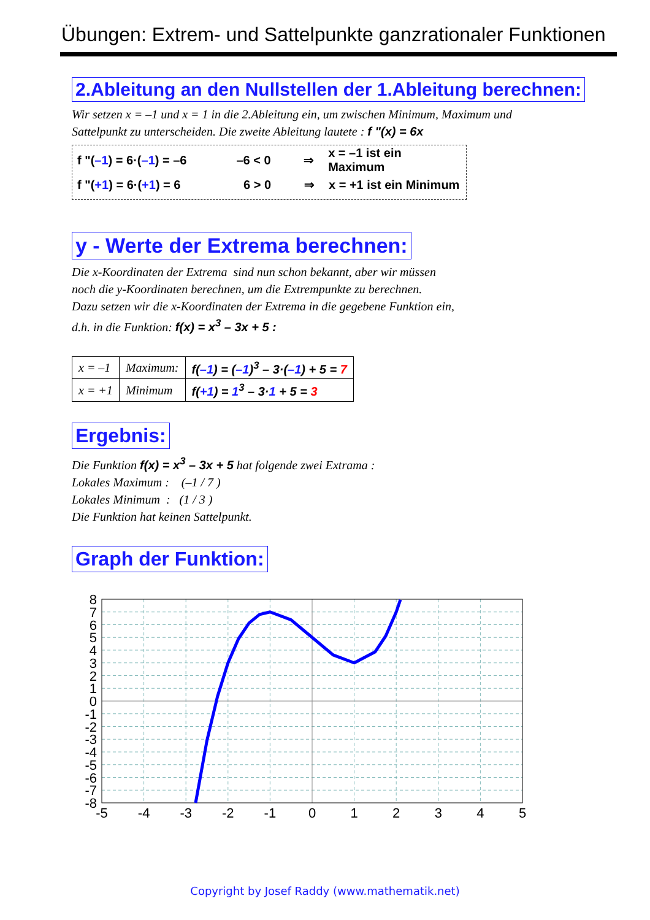Übungen: Extrem- und Sattelpunkte ganzrationaler Funktionen
2.Ableitung an den Nullstellen der 1.Ableitung berechnen:
Wir setzen x = –1 und x = 1 in die 2.Ableitung ein, um zwischen Minimum, Maximum und
Sattelpunkt zu unterscheiden. Die zweite Ableitung lautete : f "(x) = 6x
f "(–1) = 6·(–1) = –6 –6 < 0 ⇒ x = –1 ist ein Maximum
f "(+1) = 6·(+1) = 6 6 > 0 ⇒ x = +1 ist ein Minimum
y - Werte der Extrema berechnen:
Die x-Koordinaten der Extrema sind nun schon bekannt, aber wir müssen
noch die y-Koordinaten berechnen, um die Extrempunkte zu berechnen.
Dazu setzen wir die x-Koordinaten der Extrema in die gegebene Funktion ein,
d.h. in die Funktion: f(x) = x<sup>3</sup> – 3x + 5 :
| x = –1 | Maximum: | f( –1 ) = ( –1 )<sup>3</sup> – 3·( –1 ) + 5 = 7 |
| x = +1 | Minimum | f( +1 ) = 1<sup>3</sup> – 3· 1 + 5 = 3 |
Ergebnis:
Die Funktion f(x) = x<sup>3</sup> – 3x + 5 hat folgende zwei Extrama :
Lokales Maximum : (–1 / 7 )
Lokales Minimum : (1 / 3 )
Die Funktion hat keinen Sattelpunkt.
Graph der Funktion:
8
7
6
5
4
3
2
1
0
-1
-2
-3
-4
-5
-6
-7
-8
-5
-4
-3
-2
-1
0
1
2
3
4
5
Copyright by Josef Raddy (www.mathematik.net)